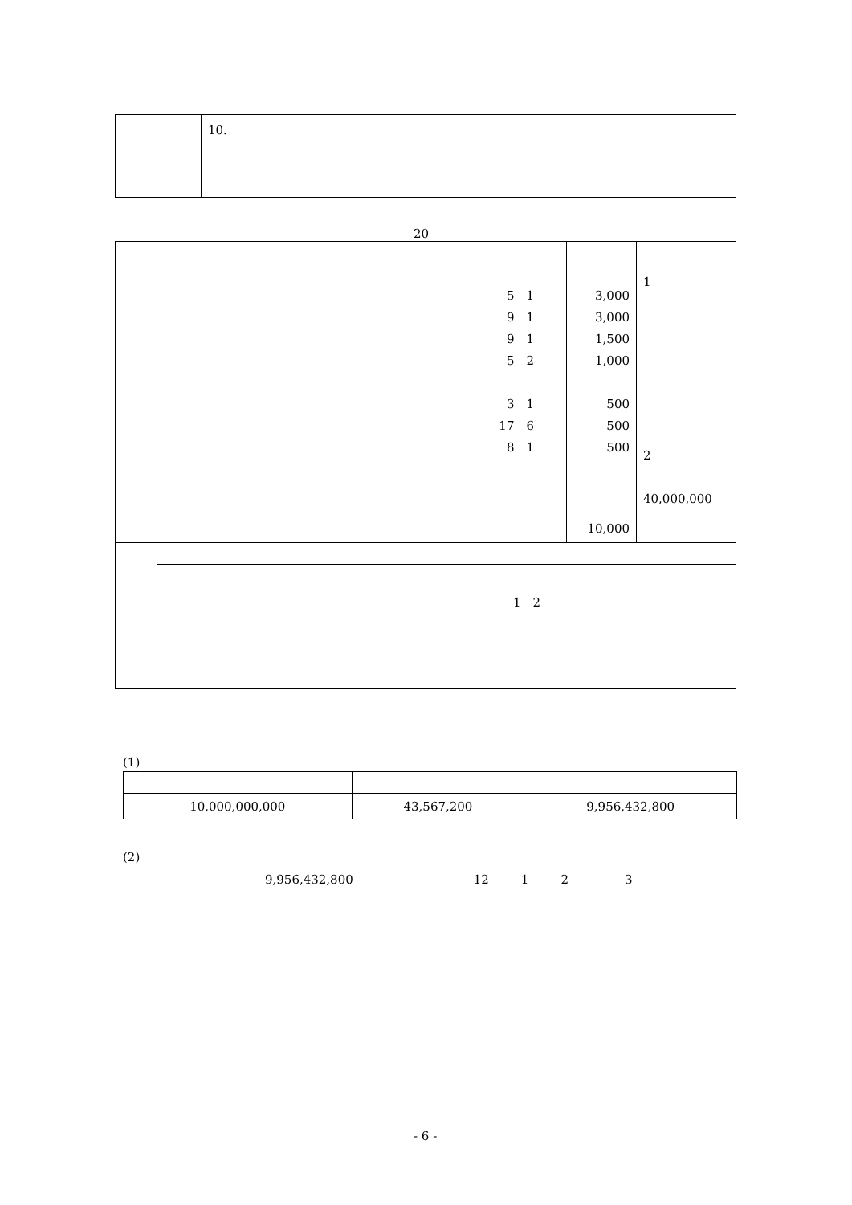| | 10. |
20
| | | 5 1 9 1 9 1 5 2 3 1 17 6 8 1 | 3,000 3,000 1,500 1,000 500 500 500 | 1 2 40,000,000 |
| | | | 10,000 | |
| | | 1 2 | | |
(1)
| 10,000,000,000 | 43,567,200 | 9,956,432,800 |
(2)
9,956,432,800 12 1 2 3
- 6 -